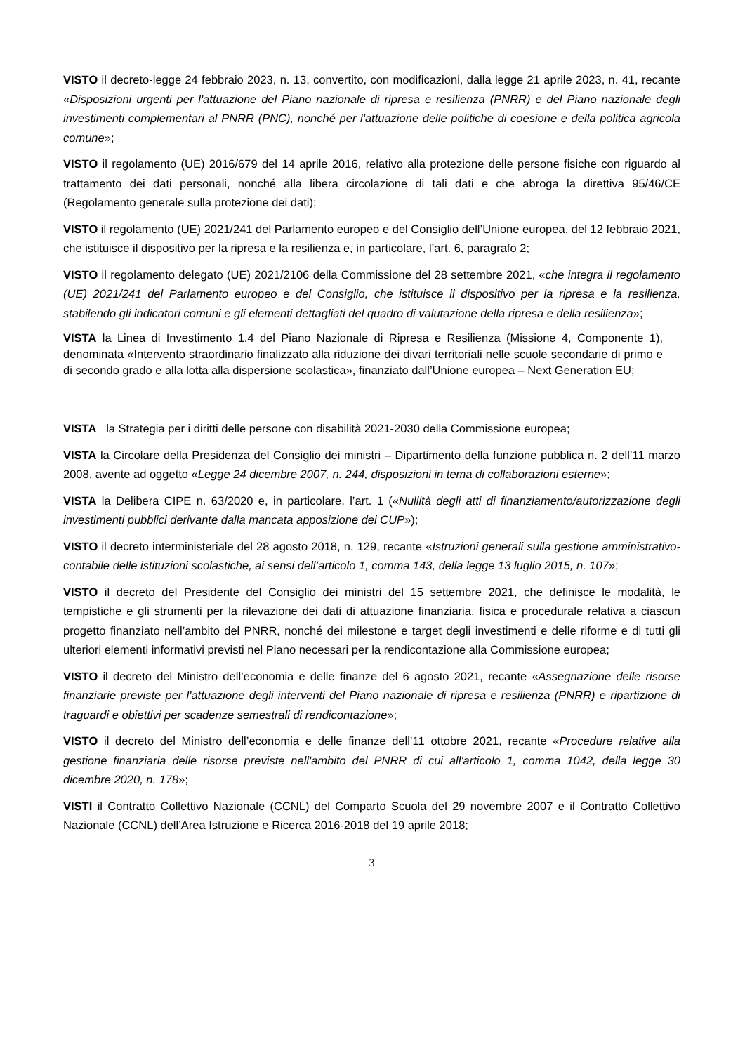VISTO il decreto-legge 24 febbraio 2023, n. 13, convertito, con modificazioni, dalla legge 21 aprile 2023, n. 41, recante «Disposizioni urgenti per l'attuazione del Piano nazionale di ripresa e resilienza (PNRR) e del Piano nazionale degli investimenti complementari al PNRR (PNC), nonché per l'attuazione delle politiche di coesione e della politica agricola comune»;
VISTO il regolamento (UE) 2016/679 del 14 aprile 2016, relativo alla protezione delle persone fisiche con riguardo al trattamento dei dati personali, nonché alla libera circolazione di tali dati e che abroga la direttiva 95/46/CE (Regolamento generale sulla protezione dei dati);
VISTO il regolamento (UE) 2021/241 del Parlamento europeo e del Consiglio dell’Unione europea, del 12 febbraio 2021, che istituisce il dispositivo per la ripresa e la resilienza e, in particolare, l’art. 6, paragrafo 2;
VISTO il regolamento delegato (UE) 2021/2106 della Commissione del 28 settembre 2021, «che integra il regolamento (UE) 2021/241 del Parlamento europeo e del Consiglio, che istituisce il dispositivo per la ripresa e la resilienza, stabilendo gli indicatori comuni e gli elementi dettagliati del quadro di valutazione della ripresa e della resilienza»;
VISTA la Linea di Investimento 1.4 del Piano Nazionale di Ripresa e Resilienza (Missione 4, Componente 1), denominata «Intervento straordinario finalizzato alla riduzione dei divari territoriali nelle scuole secondarie di primo e di secondo grado e alla lotta alla dispersione scolastica», finanziato dall’Unione europea – Next Generation EU;
VISTA la Strategia per i diritti delle persone con disabilità 2021-2030 della Commissione europea;
VISTA la Circolare della Presidenza del Consiglio dei ministri – Dipartimento della funzione pubblica n. 2 dell’11 marzo 2008, avente ad oggetto «Legge 24 dicembre 2007, n. 244, disposizioni in tema di collaborazioni esterne»;
VISTA la Delibera CIPE n. 63/2020 e, in particolare, l’art. 1 («Nullità degli atti di finanziamento/autorizzazione degli investimenti pubblici derivante dalla mancata apposizione dei CUP»);
VISTO il decreto interministeriale del 28 agosto 2018, n. 129, recante «Istruzioni generali sulla gestione amministrativo-contabile delle istituzioni scolastiche, ai sensi dell’articolo 1, comma 143, della legge 13 luglio 2015, n. 107»;
VISTO il decreto del Presidente del Consiglio dei ministri del 15 settembre 2021, che definisce le modalità, le tempistiche e gli strumenti per la rilevazione dei dati di attuazione finanziaria, fisica e procedurale relativa a ciascun progetto finanziato nell’ambito del PNRR, nonché dei milestone e target degli investimenti e delle riforme e di tutti gli ulteriori elementi informativi previsti nel Piano necessari per la rendicontazione alla Commissione europea;
VISTO il decreto del Ministro dell’economia e delle finanze del 6 agosto 2021, recante «Assegnazione delle risorse finanziarie previste per l'attuazione degli interventi del Piano nazionale di ripresa e resilienza (PNRR) e ripartizione di traguardi e obiettivi per scadenze semestrali di rendicontazione»;
VISTO il decreto del Ministro dell’economia e delle finanze dell’11 ottobre 2021, recante «Procedure relative alla gestione finanziaria delle risorse previste nell'ambito del PNRR di cui all'articolo 1, comma 1042, della legge 30 dicembre 2020, n. 178»;
VISTI il Contratto Collettivo Nazionale (CCNL) del Comparto Scuola del 29 novembre 2007 e il Contratto Collettivo Nazionale (CCNL) dell’Area Istruzione e Ricerca 2016-2018 del 19 aprile 2018;
3